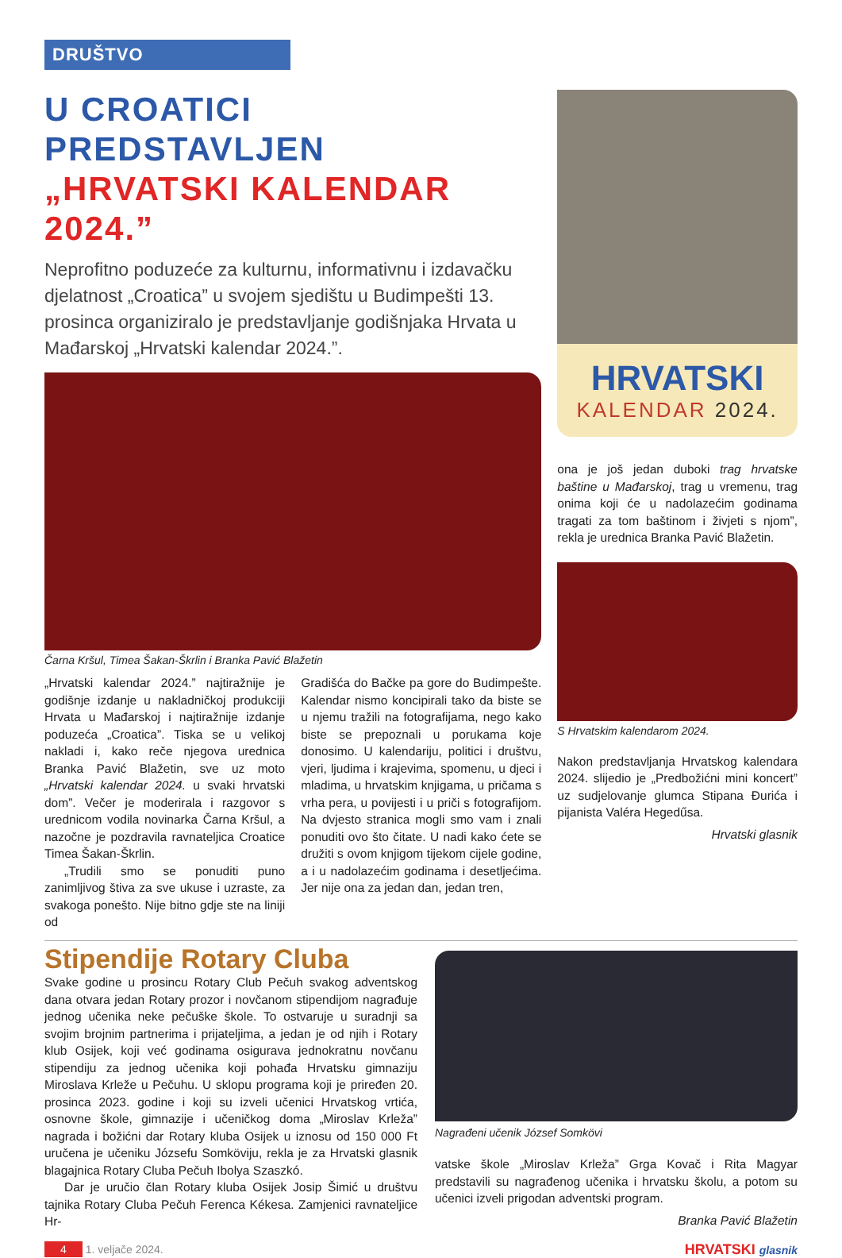DRUŠTVO
U CROATICI PREDSTAVLJEN
„HRVATSKI KALENDAR 2024.”
Neprofitno poduzeće za kulturnu, informativnu i izdavačku djelatnost „Croatica” u svojem sjedištu u Budimpešti 13. prosinca organiziralo je predstavljanje godišnjaka Hrvata u Mađarskoj „Hrvatski kalendar 2024.”.
Čarna Kršul, Timea Šakan-Škrlin i Branka Pavić Blažetin
„Hrvatski kalendar 2024.” najtiražnije je godišnje izdanje u nakladničkoj produkciji Hrvata u Mađarskoj i najtiražnije izdanje poduzeća „Croatica”. Tiska se u velikoj nakladi i, kako reče njegova urednica Branka Pavić Blažetin, sve uz moto „Hrvatski kalendar 2024. u svaki hrvatski dom”. Večer je moderirala i razgovor s urednicom vodila novinarka Čarna Kršul, a nazočne je pozdravila ravnateljica Croatice Timea Šakan-Škrlin.
„Trudili smo se ponuditi puno zanimljivog štiva za sve ukuse i uzraste, za svakoga ponešto. Nije bitno gdje ste na liniji od
Gradišća do Bačke pa gore do Budimpešte. Kalendar nismo koncipirali tako da biste se u njemu tražili na fotografijama, nego kako biste se prepoznali u porukama koje donosimo. U kalendariju, politici i društvu, vjeri, ljudima i krajevima, spomenu, u djeci i mladima, u hrvatskim knjigama, u pričama s vrha pera, u povijesti i u priči s fotografijom. Na dvjesto stranica mogli smo vam i znali ponuditi ovo što čitate. U nadi kako ćete se družiti s ovom knjigom tijekom cijele godine, a i u nadolazećim godinama i desetljećima. Jer nije ona za jedan dan, jedan tren,
HRVATSKI
KALENDAR 2024.
ona je još jedan duboki trag hrvatske baštine u Mađarskoj, trag u vremenu, trag onima koji će u nadolazećim godinama tragati za tom baštinom i živjeti s njom”, rekla je urednica Branka Pavić Blažetin.
S Hrvatskim kalendarom 2024.
Nakon predstavljanja Hrvatskog kalendara 2024. slijedio je „Predbožićni mini koncert” uz sudjelovanje glumca Stipana Đurića i pijanista Valéra Hegedűsa.
Hrvatski glasnik
Stipendije Rotary Cluba
Svake godine u prosincu Rotary Club Pečuh svakog adventskog dana otvara jedan Rotary prozor i novčanom stipendijom nagrađuje jednog učenika neke pečuške škole. To ostvaruje u suradnji sa svojim brojnim partnerima i prijateljima, a jedan je od njih i Rotary klub Osijek, koji već godinama osigurava jednokratnu novčanu stipendiju za jednog učenika koji pohađa Hrvatsku gimnaziju Miroslava Krleže u Pečuhu. U sklopu programa koji je priređen 20. prosinca 2023. godine i koji su izveli učenici Hrvatskog vrtića, osnovne škole, gimnazije i učeničkog doma „Miroslav Krleža” nagrada i božićni dar Rotary kluba Osijek u iznosu od 150 000 Ft uručena je učeniku Józsefu Somköviju, rekla je za Hrvatski glasnik blagajnica Rotary Cluba Pečuh Ibolya Szaszkó.
Dar je uručio član Rotary kluba Osijek Josip Šimić u društvu tajnika Rotary Cluba Pečuh Ferenca Kékesa. Zamjenici ravnateljice Hr-
Nagrađeni učenik József Somkövi
vatske škole „Miroslav Krleža” Grga Kovač i Rita Magyar predstavili su nagrađenog učenika i hrvatsku školu, a potom su učenici izveli prigodan adventski program.
Branka Pavić Blažetin
4 1. veljače 2024.
HRVATSKI glasnik